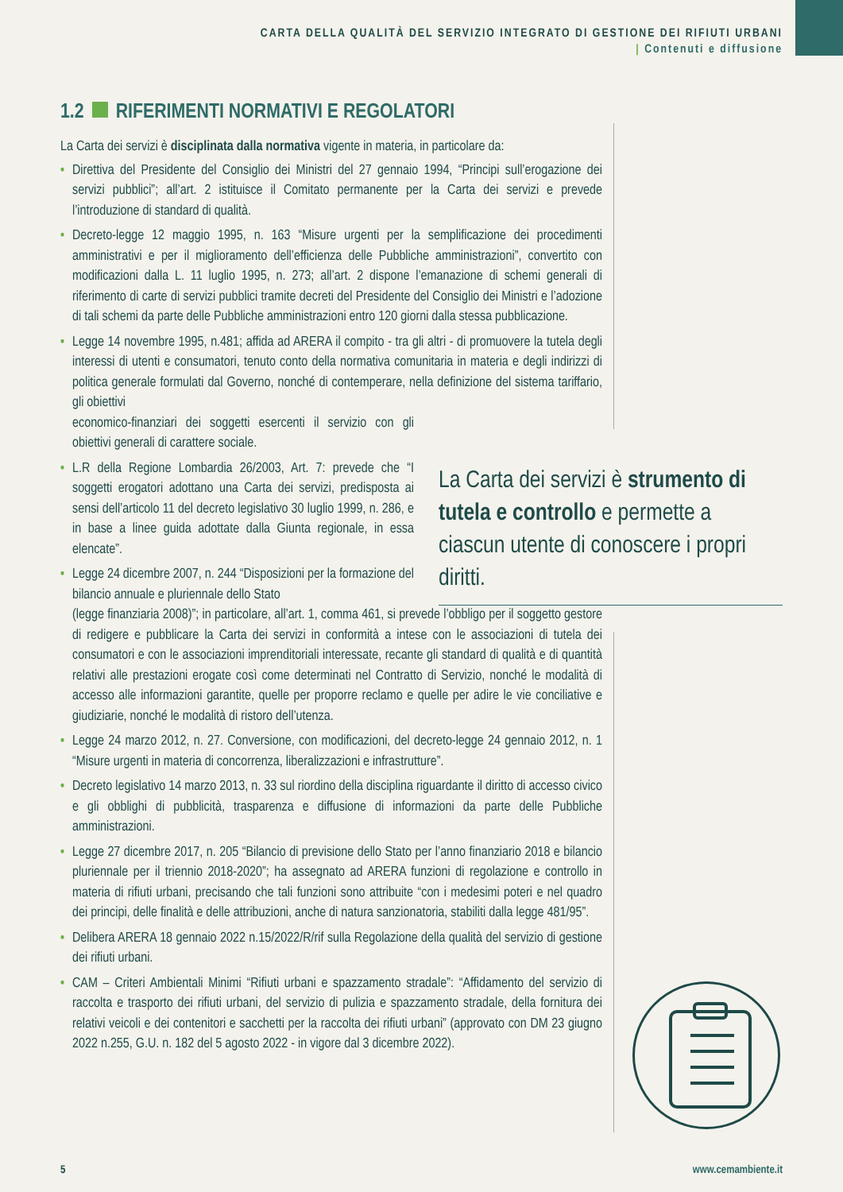CARTA DELLA QUALITÀ DEL SERVIZIO INTEGRATO DI GESTIONE DEI RIFIUTI URBANI
| Contenuti e diffusione
1.2 RIFERIMENTI NORMATIVI E REGOLATORI
La Carta dei servizi è disciplinata dalla normativa vigente in materia, in particolare da:
• Direttiva del Presidente del Consiglio dei Ministri del 27 gennaio 1994, “Principi sull’erogazione dei servizi pubblici”; all’art. 2 istituisce il Comitato permanente per la Carta dei servizi e prevede l’introduzione di standard di qualità.
• Decreto-legge 12 maggio 1995, n. 163 “Misure urgenti per la semplificazione dei procedimenti amministrativi e per il miglioramento dell’efficienza delle Pubbliche amministrazioni”, convertito con modificazioni dalla L. 11 luglio 1995, n. 273; all’art. 2 dispone l’emanazione di schemi generali di riferimento di carte di servizi pubblici tramite decreti del Presidente del Consiglio dei Ministri e l’adozione di tali schemi da parte delle Pubbliche amministrazioni entro 120 giorni dalla stessa pubblicazione.
• Legge 14 novembre 1995, n.481; affida ad ARERA il compito - tra gli altri - di promuovere la tutela degli interessi di utenti e consumatori, tenuto conto della normativa comunitaria in materia e degli indirizzi di politica generale formulati dal Governo, nonché di contemperare, nella definizione del sistema tariffario, gli obiettivi
economico-finanziari dei soggetti esercenti il servizio con gli obiettivi generali di carattere sociale.
• L.R della Regione Lombardia 26/2003, Art. 7: prevede che “I soggetti erogatori adottano una Carta dei servizi, predisposta ai sensi dell’articolo 11 del decreto legislativo 30 luglio 1999, n. 286, e in base a linee guida adottate dalla Giunta regionale, in essa elencate”.
• Legge 24 dicembre 2007, n. 244 “Disposizioni per la formazione del bilancio annuale e pluriennale dello Stato
(legge finanziaria 2008)”; in particolare, all’art. 1, comma 461, si prevede l’obbligo per il soggetto gestore di redigere e pubblicare la Carta dei servizi in conformità a intese con le associazioni di tutela dei consumatori e con le associazioni imprenditoriali interessate, recante gli standard di qualità e di quantità relativi alle prestazioni erogate così come determinati nel Contratto di Servizio, nonché le modalità di accesso alle informazioni garantite, quelle per proporre reclamo e quelle per adire le vie conciliative e giudiziarie, nonché le modalità di ristoro dell’utenza.
• Legge 24 marzo 2012, n. 27. Conversione, con modificazioni, del decreto-legge 24 gennaio 2012, n. 1 “Misure urgenti in materia di concorrenza, liberalizzazioni e infrastrutture”.
• Decreto legislativo 14 marzo 2013, n. 33 sul riordino della disciplina riguardante il diritto di accesso civico e gli obblighi di pubblicità, trasparenza e diffusione di informazioni da parte delle Pubbliche amministrazioni.
• Legge 27 dicembre 2017, n. 205 “Bilancio di previsione dello Stato per l’anno finanziario 2018 e bilancio pluriennale per il triennio 2018-2020”; ha assegnato ad ARERA funzioni di regolazione e controllo in materia di rifiuti urbani, precisando che tali funzioni sono attribuite “con i medesimi poteri e nel quadro dei principi, delle finalità e delle attribuzioni, anche di natura sanzionatoria, stabiliti dalla legge 481/95”.
• Delibera ARERA 18 gennaio 2022 n.15/2022/R/rif sulla Regolazione della qualità del servizio di gestione dei rifiuti urbani.
• CAM – Criteri Ambientali Minimi “Rifiuti urbani e spazzamento stradale”: “Affidamento del servizio di raccolta e trasporto dei rifiuti urbani, del servizio di pulizia e spazzamento stradale, della fornitura dei relativi veicoli e dei contenitori e sacchetti per la raccolta dei rifiuti urbani” (approvato con DM 23 giugno 2022 n.255, G.U. n. 182 del 5 agosto 2022 - in vigore dal 3 dicembre 2022).
La Carta dei servizi è strumento di tutela e controllo e permette a ciascun utente di conoscere i propri diritti.
5 www.cemambiente.it